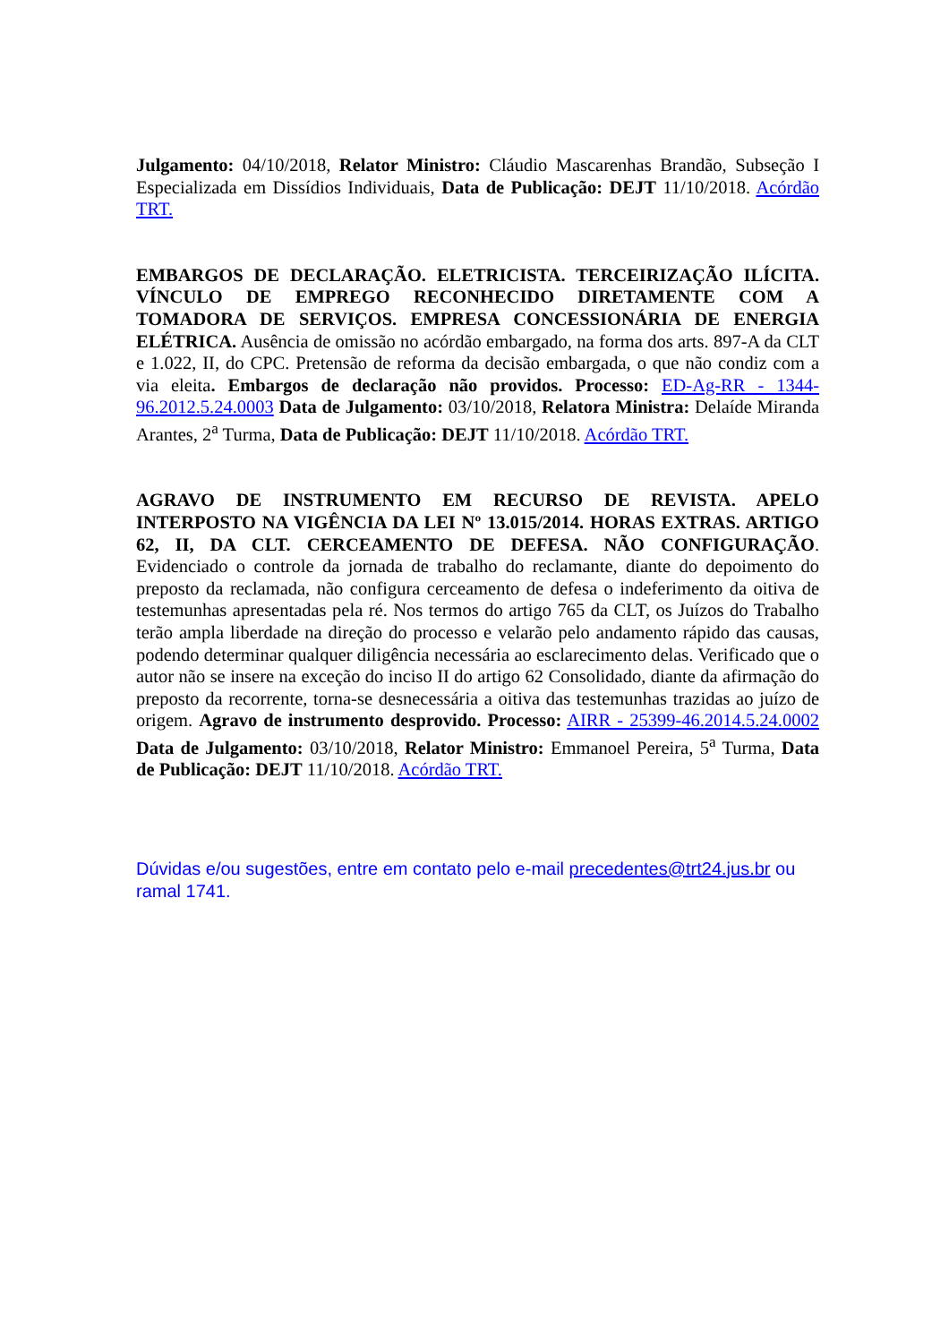Julgamento: 04/10/2018, Relator Ministro: Cláudio Mascarenhas Brandão, Subseção I Especializada em Dissídios Individuais, Data de Publicação: DEJT 11/10/2018. Acórdão TRT.
EMBARGOS DE DECLARAÇÃO. ELETRICISTA. TERCEIRIZAÇÃO ILÍCITA. VÍNCULO DE EMPREGO RECONHECIDO DIRETAMENTE COM A TOMADORA DE SERVIÇOS. EMPRESA CONCESSIONÁRIA DE ENERGIA ELÉTRICA. Ausência de omissão no acórdão embargado, na forma dos arts. 897-A da CLT e 1.022, II, do CPC. Pretensão de reforma da decisão embargada, o que não condiz com a via eleita. Embargos de declaração não providos. Processo: ED-Ag-RR - 1344-96.2012.5.24.0003 Data de Julgamento: 03/10/2018, Relatora Ministra: Delaíde Miranda Arantes, 2<sup>a</sup> Turma, Data de Publicação: DEJT 11/10/2018. Acórdão TRT.
AGRAVO DE INSTRUMENTO EM RECURSO DE REVISTA. APELO INTERPOSTO NA VIGÊNCIA DA LEI Nº 13.015/2014. HORAS EXTRAS. ARTIGO 62, II, DA CLT. CERCEAMENTO DE DEFESA. NÃO CONFIGURAÇÃO. Evidenciado o controle da jornada de trabalho do reclamante, diante do depoimento do preposto da reclamada, não configura cerceamento de defesa o indeferimento da oitiva de testemunhas apresentadas pela ré. Nos termos do artigo 765 da CLT, os Juízos do Trabalho terão ampla liberdade na direção do processo e velarão pelo andamento rápido das causas, podendo determinar qualquer diligência necessária ao esclarecimento delas. Verificado que o autor não se insere na exceção do inciso II do artigo 62 Consolidado, diante da afirmação do preposto da recorrente, torna-se desnecessária a oitiva das testemunhas trazidas ao juízo de origem. Agravo de instrumento desprovido. Processo: AIRR - 25399-46.2014.5.24.0002 Data de Julgamento: 03/10/2018, Relator Ministro: Emmanoel Pereira, 5<sup>a</sup> Turma, Data de Publicação: DEJT 11/10/2018. Acórdão TRT.
Dúvidas e/ou sugestões, entre em contato pelo e-mail precedentes@trt24.jus.br ou ramal 1741.